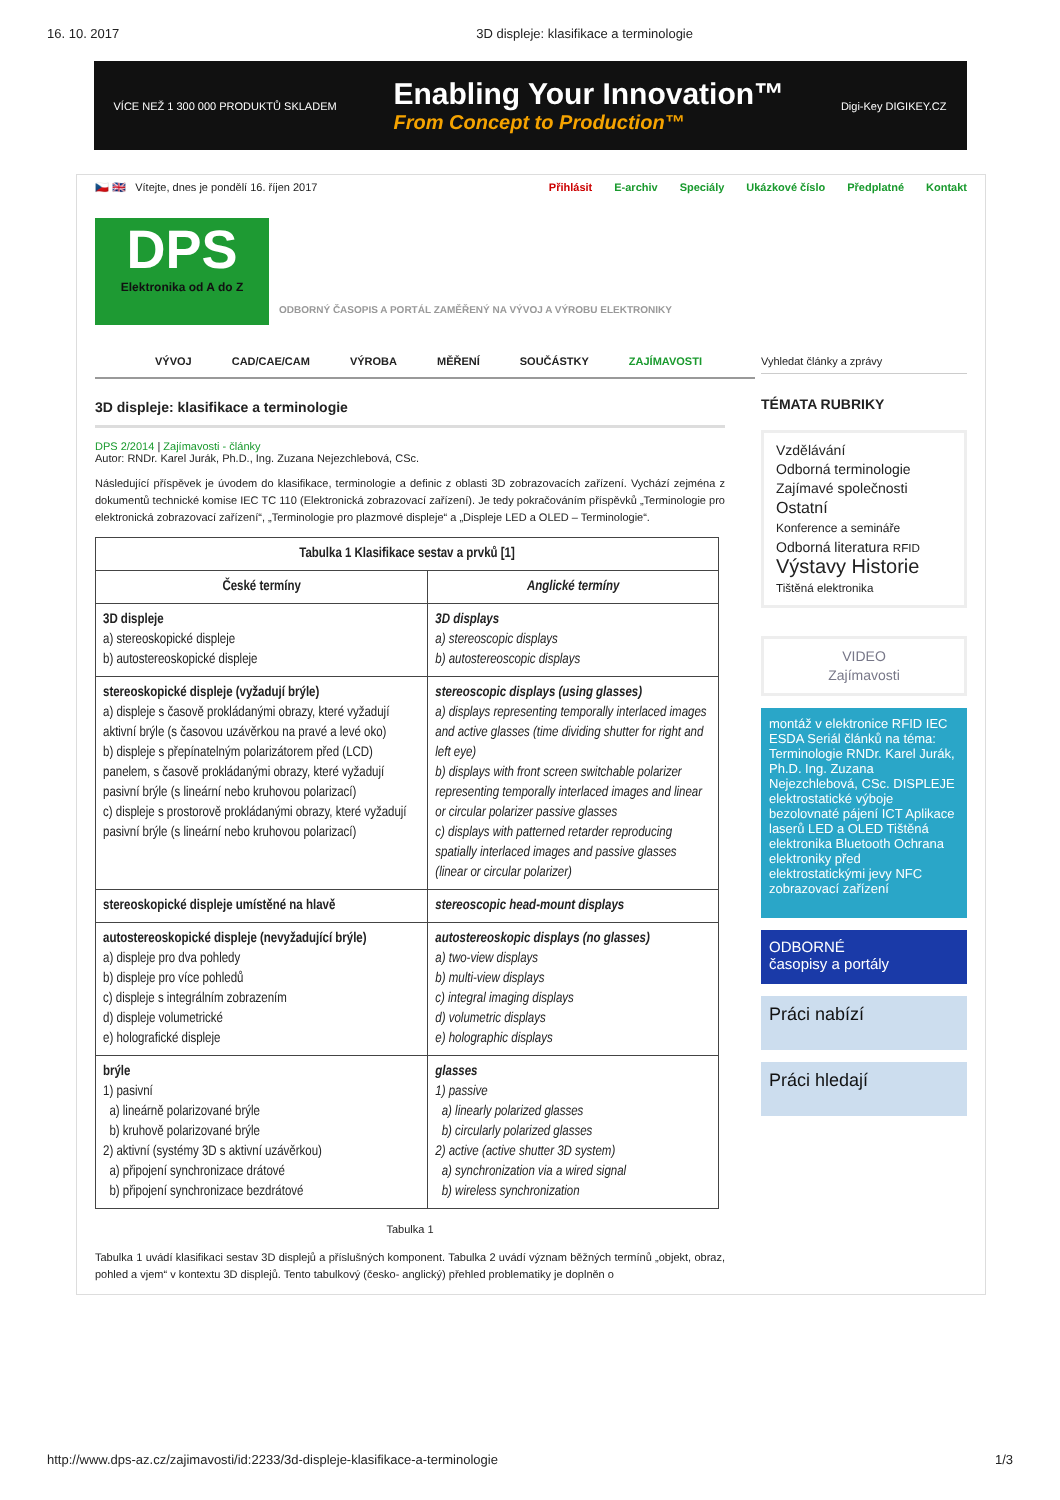16. 10. 2017 3D displeje: klasifikace a terminologie
VÍCE NEŽ 1 300 000 PRODUKTŮ SKLADEM Enabling Your Innovation™
From Concept to Production™ Digi-Key DIGIKEY.CZ
🇨🇿 🇬🇧 Vítejte, dnes je pondělí 16. říjen 2017 Přihlásit E-archiv Speciály Ukázkové číslo Předplatné Kontakt
DPS
Elektronika od A do Z
ODBORNÝ ČASOPIS A PORTÁL ZAMĚŘENÝ NA VÝVOJ A VÝROBU ELEKTRONIKY
VÝVOJ CAD/CAE/CAM VÝROBA MĚŘENÍ SOUČÁSTKY ZAJÍMAVOSTI
3D displeje: klasifikace a terminologie
DPS 2/2014 | Zajímavosti - články
Autor: RNDr. Karel Jurák, Ph.D., Ing. Zuzana Nejezchlebová, CSc.
Následující příspěvek je úvodem do klasifikace, terminologie a definic z oblasti 3D zobrazovacích zařízení. Vychází zejména z dokumentů technické komise IEC TC 110 (Elektronická zobrazovací zařízení). Je tedy pokračováním příspěvků „Terminologie pro elektronická zobrazovací zařízení“, „Terminologie pro plazmové displeje“ a „Displeje LED a OLED – Terminologie“.
| Tabulka 1 Klasifikace sestav a prvků [1] | |
| --- | --- |
| České termíny | Anglické termíny |
| 3D displeje a) stereoskopické displeje b) autostereoskopické displeje | 3D displays a) stereoscopic displays b) autostereoscopic displays |
| stereoskopické displeje (vyžadují brýle) a) displeje s časově prokládanými obrazy, které vyžadují aktivní brýle (s časovou uzávěrkou na pravé a levé oko) b) displeje s přepínatelným polarizátorem před (LCD) panelem, s časově prokládanými obrazy, které vyžadují pasivní brýle (s lineární nebo kruhovou polarizací) c) displeje s prostorově prokládanými obrazy, které vyžadují pasivní brýle (s lineární nebo kruhovou polarizací) | stereoscopic displays (using glasses) a) displays representing temporally interlaced images and active glasses (time dividing shutter for right and left eye) b) displays with front screen switchable polarizer representing temporally interlaced images and linear or circular polarizer passive glasses c) displays with patterned retarder reproducing spatially interlaced images and passive glasses (linear or circular polarizer) |
| stereoskopické displeje umístěné na hlavě | stereoscopic head-mount displays |
| autostereoskopické displeje (nevyžadující brýle) a) displeje pro dva pohledy b) displeje pro více pohledů c) displeje s integrálním zobrazením d) displeje volumetrické e) holografické displeje | autostereoskopic displays (no glasses) a) two-view displays b) multi-view displays c) integral imaging displays d) volumetric displays e) holographic displays |
| brýle 1) pasivní a) lineárně polarizované brýle b) kruhově polarizované brýle 2) aktivní (systémy 3D s aktivní uzávěrkou) a) připojení synchronizace drátové b) připojení synchronizace bezdrátové | glasses 1) passive a) linearly polarized glasses b) circularly polarized glasses 2) active (active shutter 3D system) a) synchronization via a wired signal b) wireless synchronization |
Tabulka 1
Tabulka 1 uvádí klasifikaci sestav 3D displejů a příslušných komponent. Tabulka 2 uvádí význam běžných termínů „objekt, obraz, pohled a vjem“ v kontextu 3D displejů. Tento tabulkový (česko- anglický) přehled problematiky je doplněn o
Vyhledat články a zprávy
TÉMATA RUBRIKY
Vzdělávání
Odborná terminologie
Zajímavé společnosti
Ostatní
Konference a semináře
Odborná literatura RFID
Výstavy Historie
Tištěná elektronika
VIDEO
Zajímavosti
montáž v elektronice RFID IEC ESDA Seriál článků na téma: Terminologie RNDr. Karel Jurák, Ph.D. Ing. Zuzana Nejezchlebová, CSc. DISPLEJE elektrostatické výboje bezolovnaté pájení ICT Aplikace laserů LED a OLED Tištěná elektronika Bluetooth Ochrana elektroniky před elektrostatickými jevy NFC zobrazovací zařízení
ODBORNÉ
časopisy a portály
Práci nabízí
Práci hledají
http://www.dps-az.cz/zajimavosti/id:2233/3d-displeje-klasifikace-a-terminologie 1/3